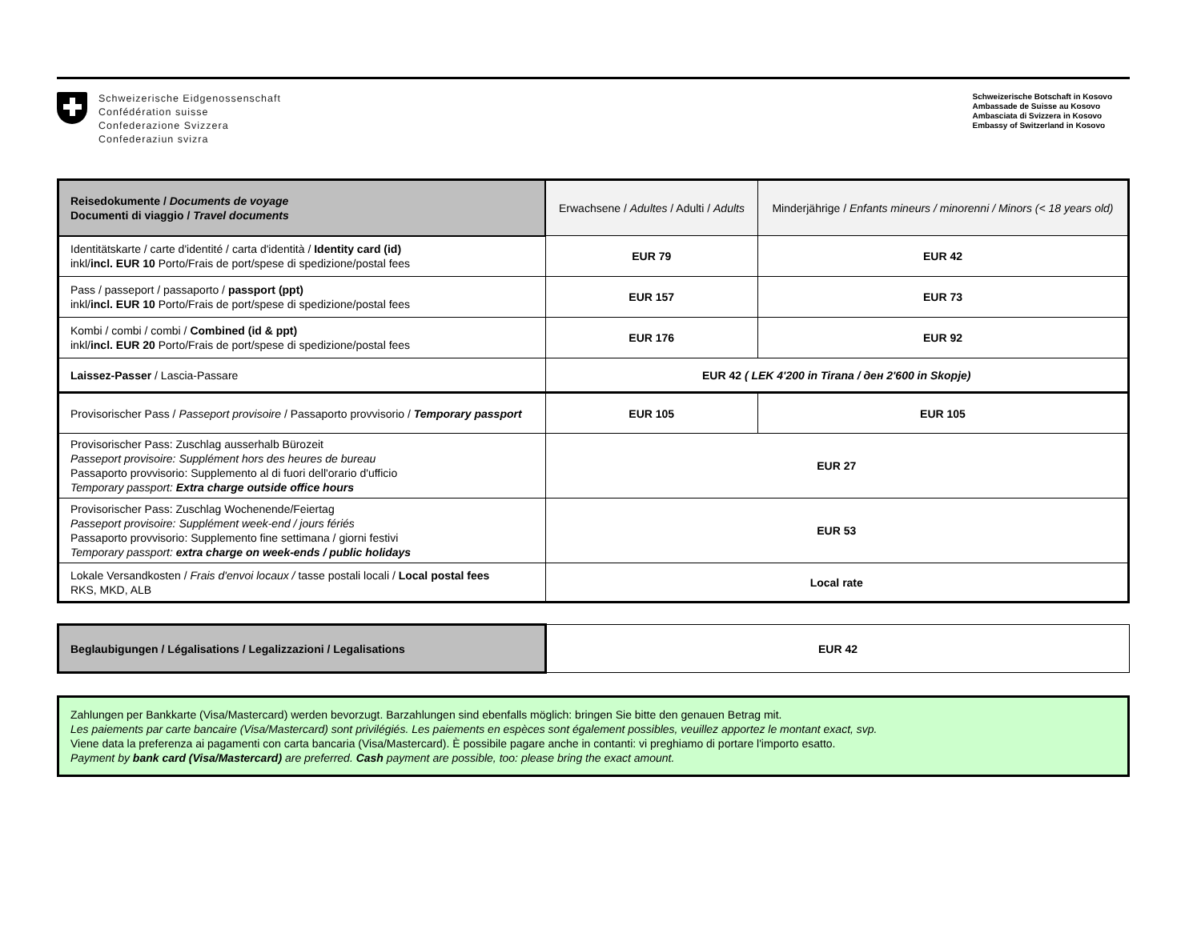Schweizerische Eidgenossenschaft
Confédération suisse
Confederazione Svizzera
Confederaziun svizra
Schweizerische Botschaft in Kosovo
Ambassade de Suisse au Kosovo
Ambasciata di Svizzera in Kosovo
Embassy of Switzerland in Kosovo
| Reisedokumente / Documents de voyage Documenti di viaggio / Travel documents | Erwachsene / Adultes / Adulti / Adults | Minderjährige / Enfants mineurs / minorenni / Minors (< 18 years old) |
| Identitätskarte / carte d'identité / carta d'identità / Identity card (id) inkl/ incl. EUR 10 Porto/Frais de port/spese di spedizione/postal fees | EUR 79 | EUR 42 |
| Pass / passeport / passaporto / passport (ppt) inkl/ incl. EUR 10 Porto/Frais de port/spese di spedizione/postal fees | EUR 157 | EUR 73 |
| Kombi / combi / combi / Combined (id & ppt) inkl/ incl. EUR 20 Porto/Frais de port/spese di spedizione/postal fees | EUR 176 | EUR 92 |
| Laissez-Passer / Lascia-Passare | EUR 42 ( LEK 4'200 in Tirana / ден 2'600 in Skopje) | |
| Provisorischer Pass / Passeport provisoire / Passaporto provvisorio / Temporary passport | EUR 105 | EUR 105 |
| Provisorischer Pass: Zuschlag ausserhalb Bürozeit Passeport provisoire: Supplément hors des heures de bureau Passaporto provvisorio: Supplemento al di fuori dell'orario d'ufficio Temporary passport: Extra charge outside office hours | EUR 27 | |
| Provisorischer Pass: Zuschlag Wochenende/Feiertag Passeport provisoire: Supplément week-end / jours fériés Passaporto provvisorio: Supplemento fine settimana / giorni festivi Temporary passport: extra charge on week-ends / public holidays | EUR 53 | |
| Lokale Versandkosten / Frais d'envoi locaux / tasse postali locali / Local postal fees RKS, MKD, ALB | Local rate | |
| Beglaubigungen / Légalisations / Legalizzazioni / Legalisations | EUR 42 |
Zahlungen per Bankkarte (Visa/Mastercard) werden bevorzugt. Barzahlungen sind ebenfalls möglich: bringen Sie bitte den genauen Betrag mit.
Les paiements par carte bancaire (Visa/Mastercard) sont privilégiés. Les paiements en espèces sont également possibles, veuillez apportez le montant exact, svp.
Viene data la preferenza ai pagamenti con carta bancaria (Visa/Mastercard). È possibile pagare anche in contanti: vi preghiamo di portare l'importo esatto.
Payment by bank card (Visa/Mastercard) are preferred. Cash payment are possible, too: please bring the exact amount.